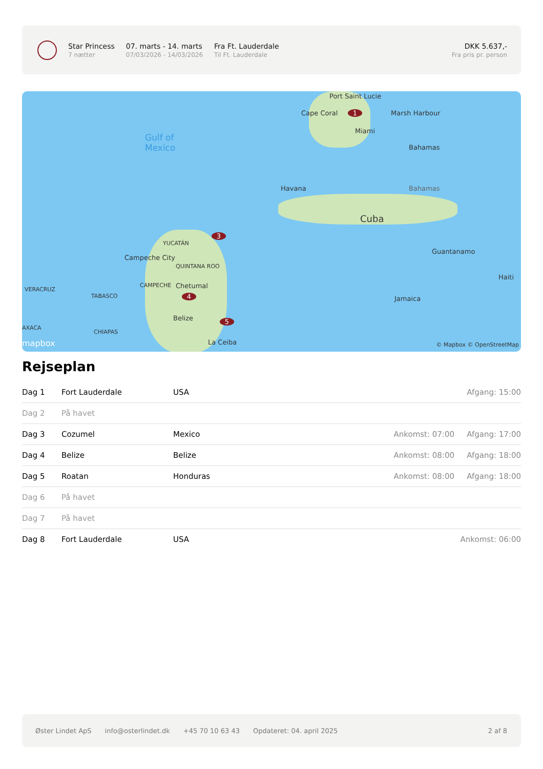Star Princess
7 nætter
07. marts - 14. marts
07/03/2026 - 14/03/2026
Fra Ft. Lauderdale
Til Ft. Lauderdale
DKK 5.637,-
Fra pris pr. person
Port Saint Lucie
Cape Coral Marsh Harbour
Miami
Gulf of
Mexico
Bahamas
Havana Bahamas
Cuba
YUCATÁN
Campeche City
QUINTANA ROO
Guantanamo
CAMPECHE Chetumal
Haiti
VERACRUZ
TABASCO Jamaica
Belize
AXACA
CHIAPAS
La Ceiba
mapbox © Mapbox © OpenStreetMap
1
3
4
5
Rejseplan
| Dag 1 | Fort Lauderdale | USA | | Afgang: 15:00 |
| Dag 2 | På havet | | | |
| Dag 3 | Cozumel | Mexico | Ankomst: 07:00 | Afgang: 17:00 |
| Dag 4 | Belize | Belize | Ankomst: 08:00 | Afgang: 18:00 |
| Dag 5 | Roatan | Honduras | Ankomst: 08:00 | Afgang: 18:00 |
| Dag 6 | På havet | | | |
| Dag 7 | På havet | | | |
| Dag 8 | Fort Lauderdale | USA | | Ankomst: 06:00 |
Øster Lindet ApS info@osterlindet.dk +45 70 10 63 43 Opdateret: 04. april 2025 2 af 8